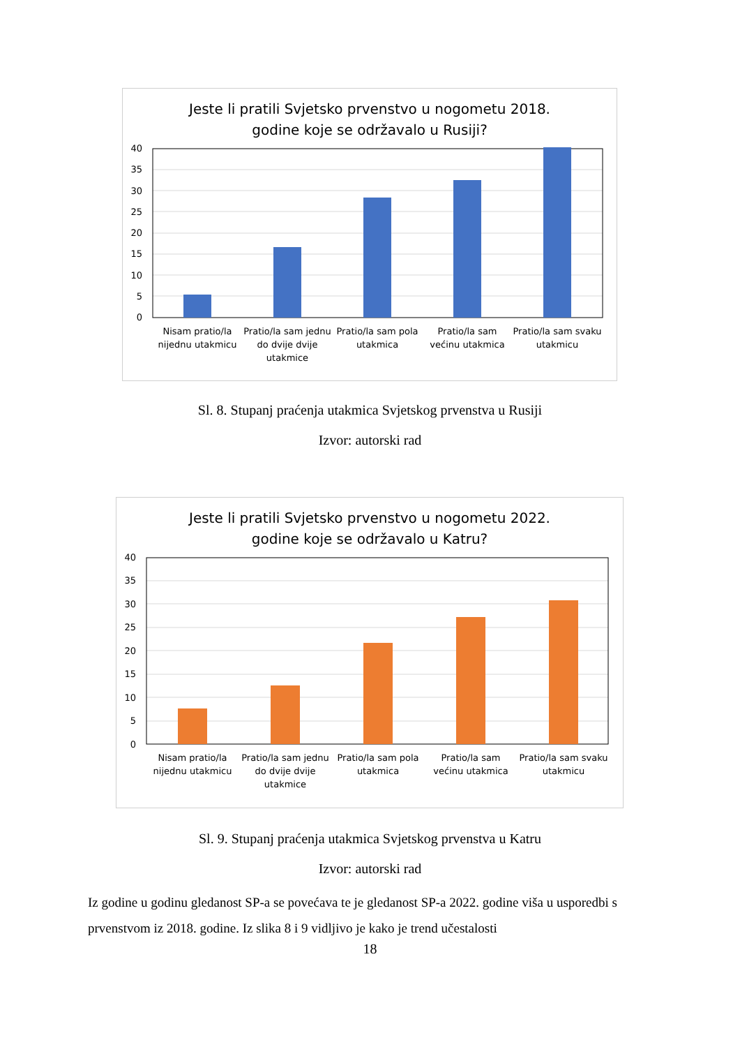Jeste li pratili Svjetsko prvenstvo u nogometu 2018.
godine koje se održavalo u Rusiji?
40
35
30
25
20
15
10
5
0
Nisam pratio/la
nijednu utakmicu
Pratio/la sam jednu
do dvije dvije
utakmice
Pratio/la sam pola
utakmica
Pratio/la sam
većinu utakmica
Pratio/la sam svaku
utakmicu
Sl. 8. Stupanj praćenja utakmica Svjetskog prvenstva u Rusiji
Izvor: autorski rad
Jeste li pratili Svjetsko prvenstvo u nogometu 2022.
godine koje se održavalo u Katru?
40
35
30
25
20
15
10
5
0
Nisam pratio/la
nijednu utakmicu
Pratio/la sam jednu
do dvije dvije
utakmice
Pratio/la sam pola
utakmica
Pratio/la sam
većinu utakmica
Pratio/la sam svaku
utakmicu
Sl. 9. Stupanj praćenja utakmica Svjetskog prvenstva u Katru
Izvor: autorski rad
Iz godine u godinu gledanost SP-a se povećava te je gledanost SP-a 2022. godine viša u usporedbi s prvenstvom iz 2018. godine. Iz slika 8 i 9 vidljivo je kako je trend učestalosti
18